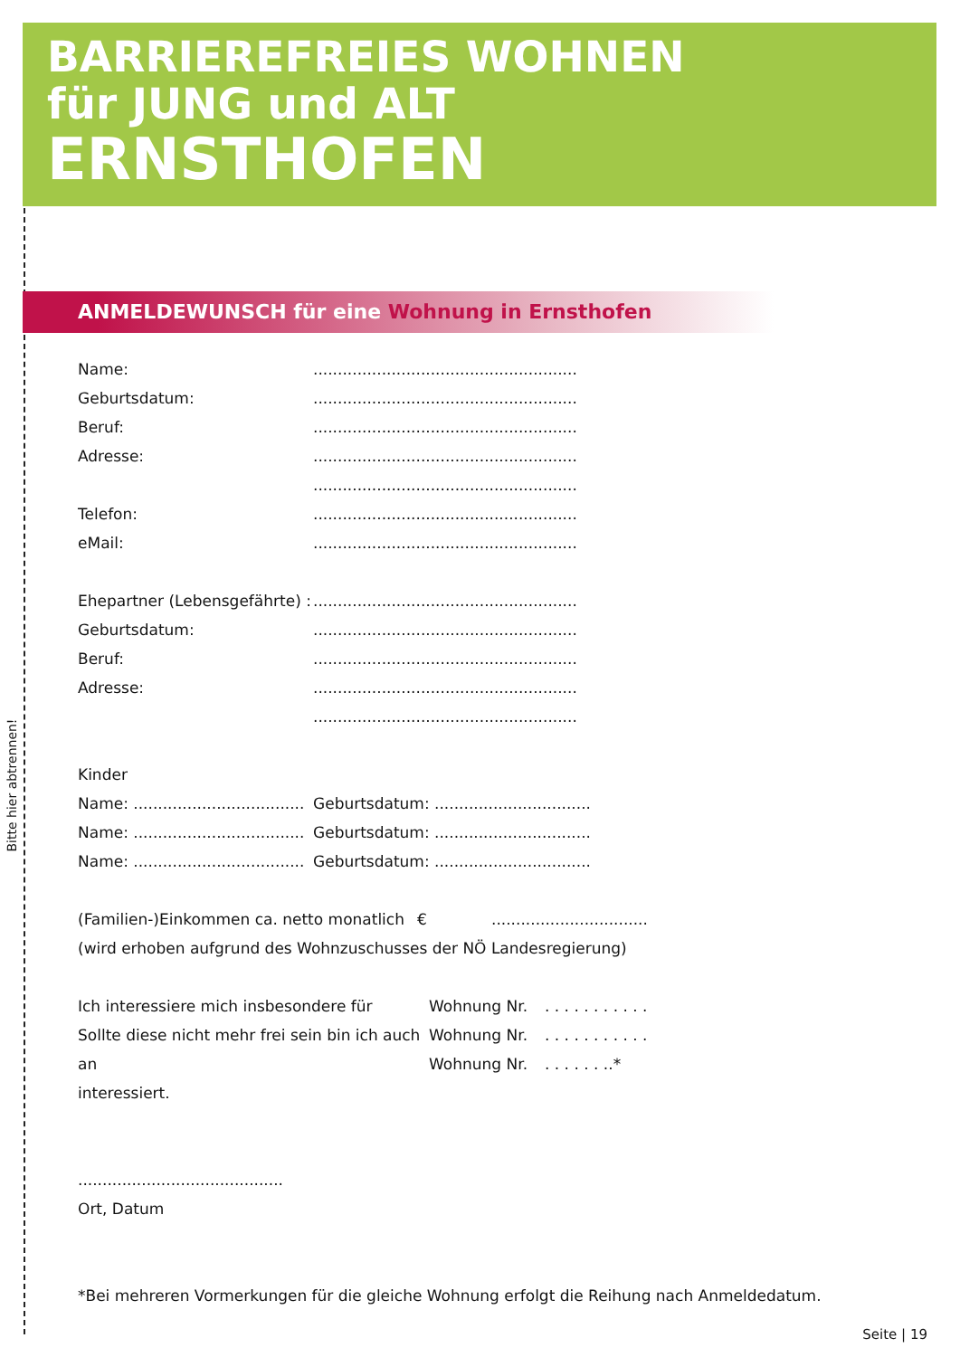BARRIEREFREIES WOHNEN
für JUNG und ALT
ERNSTHOFEN
Bitte hier abtrennen!
ANMELDEWUNSCH für eine Wohnung in Ernsthofen
Name: ......................................................
Geburtsdatum: ......................................................
Beruf: ......................................................
Adresse: ......................................................
......................................................
Telefon: ......................................................
eMail: ......................................................
Ehepartner (Lebensgefährte) :
......................................................
Geburtsdatum: ......................................................
Beruf: ......................................................
Adresse: ......................................................
......................................................
Kinder
Name: ...................................
Geburtsdatum: ................................
Name: ...................................
Geburtsdatum: ................................
Name: ...................................
Geburtsdatum: ................................
(Familien-)Einkommen ca. netto monatlich
€ ................................
(wird erhoben aufgrund des Wohnzuschusses der NÖ Landesregierung)
Ich interessiere mich insbesondere für Wohnung Nr. . . . . . . . . . . .
Sollte diese nicht mehr frei sein bin ich auch an
Wohnung Nr. . . . . . . . . . . .
Wohnung Nr. . . . . . . ..*
interessiert.
..........................................
Ort, Datum
*Bei mehreren Vormerkungen für die gleiche Wohnung erfolgt die Reihung nach Anmeldedatum.
Seite | 19